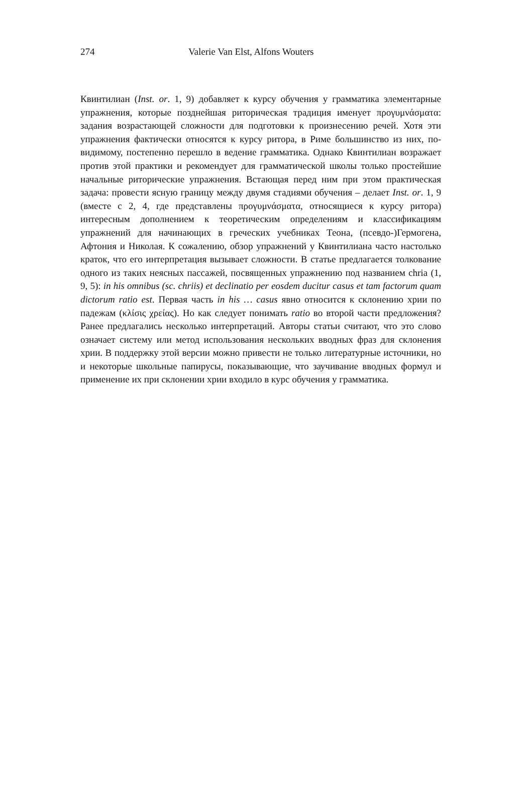274 Valerie Van Elst, Alfons Wouters
Квинтилиан (Inst. or. 1, 9) добавляет к курсу обучения у грамматика элементарные упражнения, которые позднейшая риторическая традиция именует προγυμνάσματα: задания возрастающей сложности для подготовки к произнесению речей. Хотя эти упражнения фактически относятся к курсу ритора, в Риме большинство из них, по-видимому, постепенно перешло в ведение грамматика. Однако Квинтилиан возражает против этой практики и рекомендует для грамматической школы только простейшие начальные риторические упражнения. Встающая перед ним при этом практическая задача: провести ясную границу между двумя стадиями обучения – делает Inst. or. 1, 9 (вместе с 2, 4, где представлены προγυμνάσματα, относящиеся к курсу ритора) интересным дополнением к теоретическим определениям и классификациям упражнений для начинающих в греческих учебниках Теона, (псевдо-)Гермогена, Афтония и Николая. К сожалению, обзор упражнений у Квинтилиана часто настолько краток, что его интерпретация вызывает сложности. В статье предлагается толкование одного из таких неясных пассажей, посвященных упражнению под названием chria (1, 9, 5): in his omnibus (sc. chriis) et declinatio per eosdem ducitur casus et tam factorum quam dictorum ratio est. Первая часть in his … casus явно относится к склонению хрии по падежам (κλίσις χρείας). Но как следует понимать ratio во второй части предложения? Ранее предлагались несколько интерпретаций. Авторы статьи считают, что это слово означает систему или метод использования нескольких вводных фраз для склонения хрии. В поддержку этой версии можно привести не только литературные источники, но и некоторые школьные папирусы, показывающие, что заучивание вводных формул и применение их при склонении хрии входило в курс обучения у грамматика.